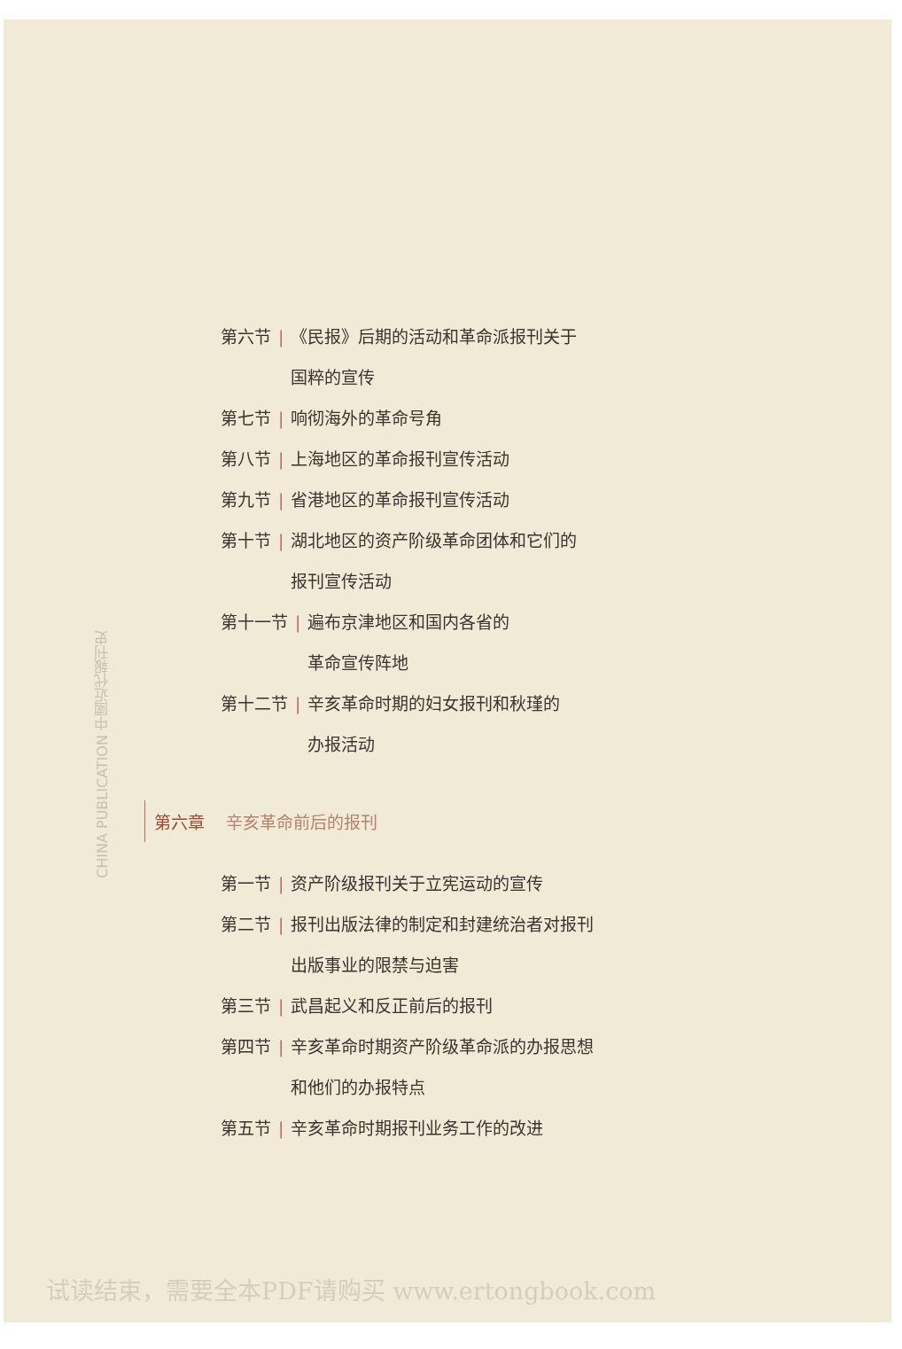CHINA PUBLICATION 中國近代報刊史
第六节 | 《民报》后期的活动和革命派报刊关于
国粹的宣传
第七节 | 响彻海外的革命号角
第八节 | 上海地区的革命报刊宣传活动
第九节 | 省港地区的革命报刊宣传活动
第十节 | 湖北地区的资产阶级革命团体和它们的
报刊宣传活动
第十一节 | 遍布京津地区和国内各省的
革命宣传阵地
第十二节 | 辛亥革命时期的妇女报刊和秋瑾的
办报活动
第六章 辛亥革命前后的报刊
第一节 | 资产阶级报刊关于立宪运动的宣传
第二节 | 报刊出版法律的制定和封建统治者对报刊
出版事业的限禁与迫害
第三节 | 武昌起义和反正前后的报刊
第四节 | 辛亥革命时期资产阶级革命派的办报思想
和他们的办报特点
第五节 | 辛亥革命时期报刊业务工作的改进
试读结束，需要全本PDF请购买 www.ertongbook.com